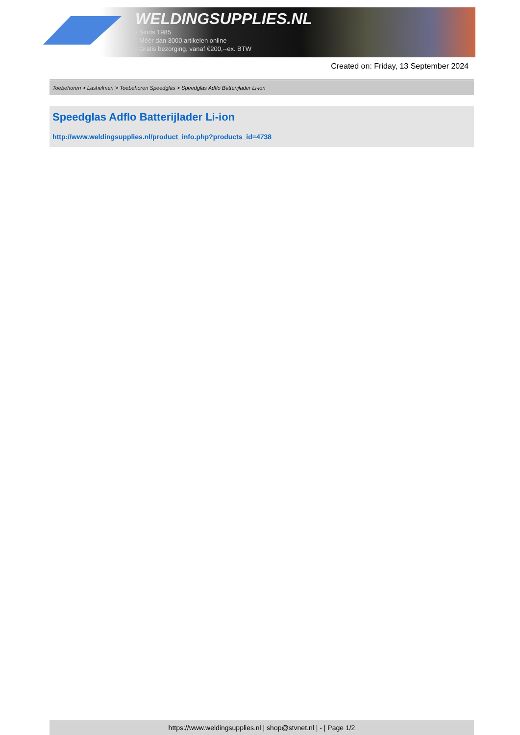WELDINGSUPPLIES.NL
- Sinds 1985
- Méér dan 3000 artikelen online
- Gratis bezorging, vanaf €200,--ex. BTW
Created on: Friday, 13 September 2024
Toebehoren > Lashelmen > Toebehoren Speedglas > Speedglas Adflo Batterijlader Li-ion
Speedglas Adflo Batterijlader Li-ion
http://www.weldingsupplies.nl/product_info.php?products_id=4738
https://www.weldingsupplies.nl | shop@stvnet.nl | - | Page 1/2